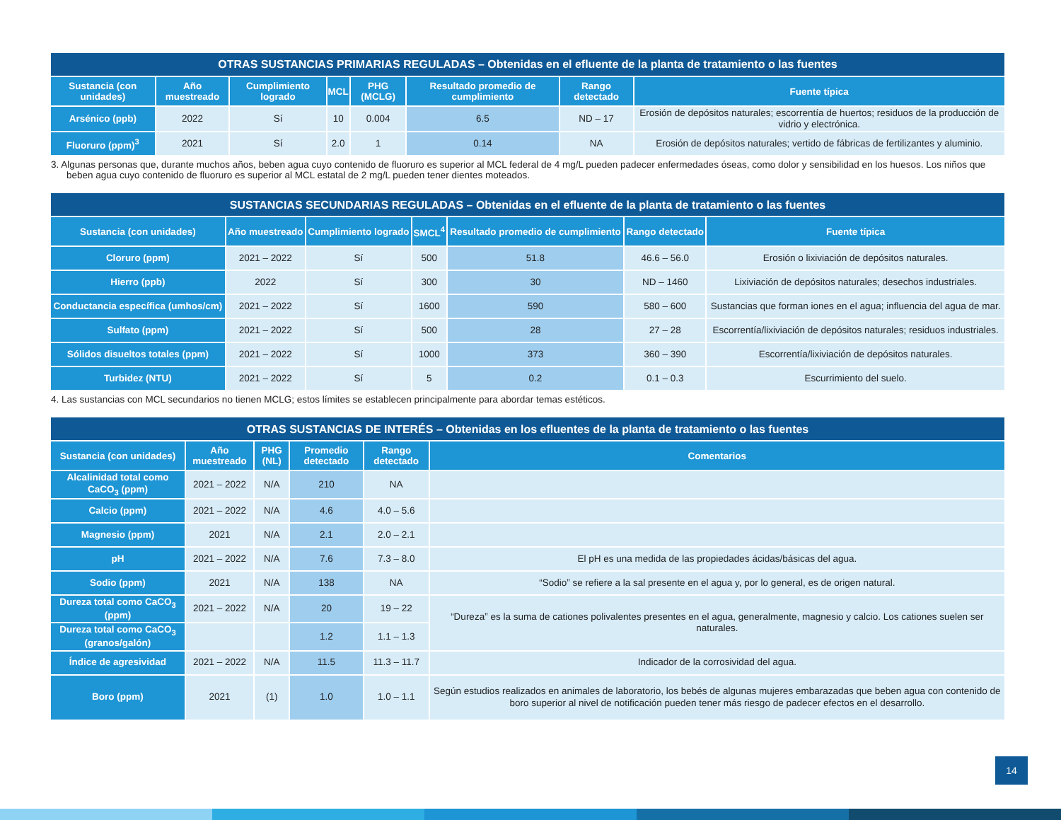| OTRAS SUSTANCIAS PRIMARIAS REGULADAS – Obtenidas en el efluente de la planta de tratamiento o las fuentes | | | | | | | |
| Sustancia (con unidades) | Año muestreado | Cumplimiento logrado | MCL | PHG (MCLG) | Resultado promedio de cumplimiento | Rango detectado | Fuente típica |
| Arsénico (ppb) | 2022 | Sí | 10 | 0.004 | 6.5 | ND – 17 | Erosión de depósitos naturales; escorrentía de huertos; residuos de la producción de vidrio y electrónica. |
| Fluoruro (ppm)<sup>3</sup> | 2021 | Sí | 2.0 | 1 | 0.14 | NA | Erosión de depósitos naturales; vertido de fábricas de fertilizantes y aluminio. |
3. Algunas personas que, durante muchos años, beben agua cuyo contenido de fluoruro es superior al MCL federal de 4 mg/L pueden padecer enfermedades óseas, como dolor y sensibilidad en los huesos. Los niños que beben agua cuyo contenido de fluoruro es superior al MCL estatal de 2 mg/L pueden tener dientes moteados.
| SUSTANCIAS SECUNDARIAS REGULADAS – Obtenidas en el efluente de la planta de tratamiento o las fuentes | | | | | | |
| Sustancia (con unidades) | Año muestreado | Cumplimiento logrado | SMCL<sup>4</sup> | Resultado promedio de cumplimiento | Rango detectado | Fuente típica |
| Cloruro (ppm) | 2021 – 2022 | Sí | 500 | 51.8 | 46.6 – 56.0 | Erosión o lixiviación de depósitos naturales. |
| Hierro (ppb) | 2022 | Sí | 300 | 30 | ND – 1460 | Lixiviación de depósitos naturales; desechos industriales. |
| Conductancia específica (umhos/cm) | 2021 – 2022 | Sí | 1600 | 590 | 580 – 600 | Sustancias que forman iones en el agua; influencia del agua de mar. |
| Sulfato (ppm) | 2021 – 2022 | Sí | 500 | 28 | 27 – 28 | Escorrentía/lixiviación de depósitos naturales; residuos industriales. |
| Sólidos disueltos totales (ppm) | 2021 – 2022 | Sí | 1000 | 373 | 360 – 390 | Escorrentía/lixiviación de depósitos naturales. |
| Turbidez (NTU) | 2021 – 2022 | Sí | 5 | 0.2 | 0.1 – 0.3 | Escurrimiento del suelo. |
4. Las sustancias con MCL secundarios no tienen MCLG; estos límites se establecen principalmente para abordar temas estéticos.
| OTRAS SUSTANCIAS DE INTERÉS – Obtenidas en los efluentes de la planta de tratamiento o las fuentes | | | | | |
| Sustancia (con unidades) | Año muestreado | PHG (NL) | Promedio detectado | Rango detectado | Comentarios |
| Alcalinidad total como CaCO<sub>3</sub> (ppm) | 2021 – 2022 | N/A | 210 | NA | |
| Calcio (ppm) | 2021 – 2022 | N/A | 4.6 | 4.0 – 5.6 | |
| Magnesio (ppm) | 2021 | N/A | 2.1 | 2.0 – 2.1 | |
| pH | 2021 – 2022 | N/A | 7.6 | 7.3 – 8.0 | El pH es una medida de las propiedades ácidas/básicas del agua. |
| Sodio (ppm) | 2021 | N/A | 138 | NA | “Sodio” se refiere a la sal presente en el agua y, por lo general, es de origen natural. |
| Dureza total como CaCO<sub>3</sub> (ppm) | 2021 – 2022 | N/A | 20 | 19 – 22 | “Dureza” es la suma de cationes polivalentes presentes en el agua, generalmente, magnesio y calcio. Los cationes suelen ser naturales. |
| Dureza total como CaCO<sub>3</sub> (granos/galón) | | | 1.2 | 1.1 – 1.3 | |
| Índice de agresividad | 2021 – 2022 | N/A | 11.5 | 11.3 – 11.7 | Indicador de la corrosividad del agua. |
| Boro (ppm) | 2021 | (1) | 1.0 | 1.0 – 1.1 | Según estudios realizados en animales de laboratorio, los bebés de algunas mujeres embarazadas que beben agua con contenido de boro superior al nivel de notificación pueden tener más riesgo de padecer efectos en el desarrollo. |
14